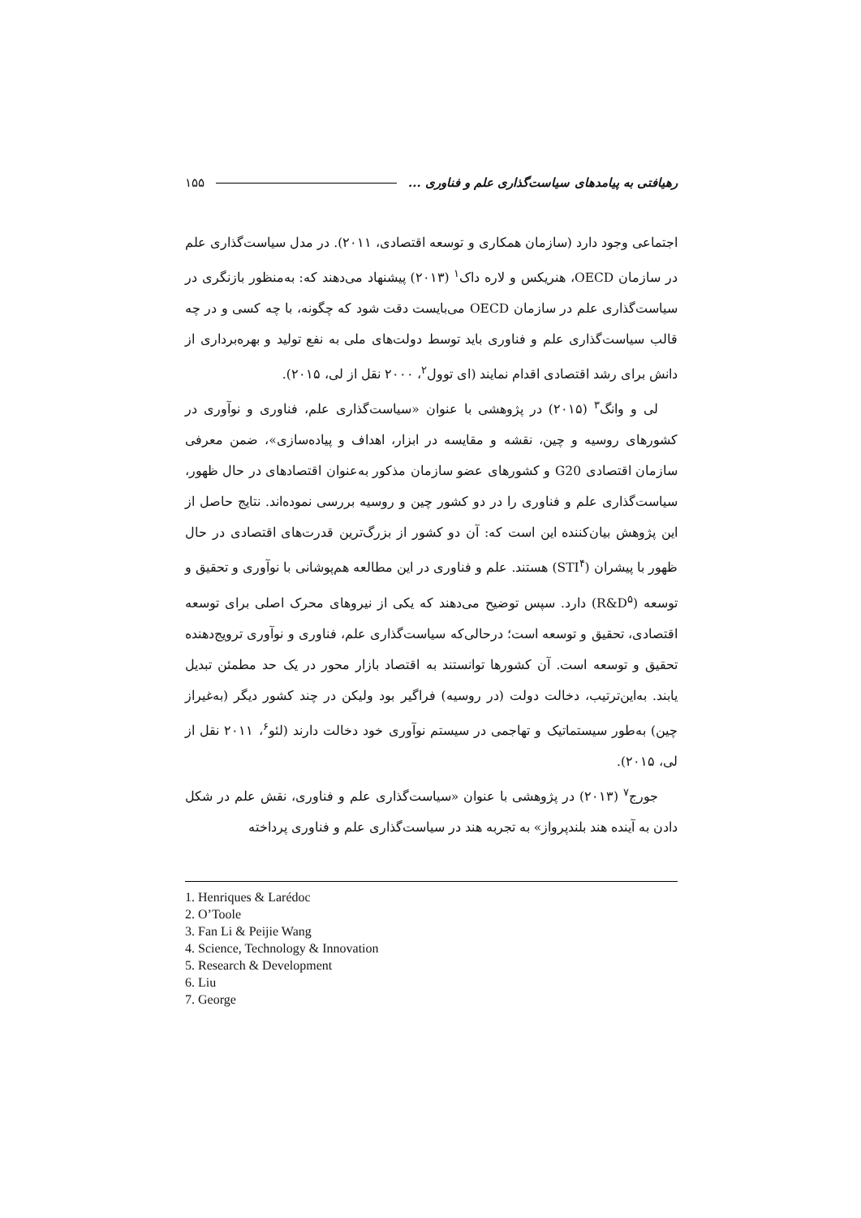رهیافتی به پیامدهای سیاست‌گذاری علم و فناوری ... ۱۵۵
اجتماعی وجود دارد (سازمان همکاری و توسعه اقتصادی، ۲۰۱۱). در مدل سیاست‌گذاری علم در سازمان OECD، هنریکس و لاره داک<sup>۱</sup> (۲۰۱۳) پیشنهاد می‌دهند که: به‌منظور بازنگری در سیاست‌گذاری علم در سازمان OECD می‌بایست دقت شود که چگونه، با چه کسی و در چه قالب سیاست‌گذاری علم و فناوری باید توسط دولت‌های ملی به نفع تولید و بهره‌برداری از دانش برای رشد اقتصادی اقدام نمایند (ای توول<sup>۲</sup>، ۲۰۰۰ نقل از لی، ۲۰۱۵).
لی و وانگ<sup>۳</sup> (۲۰۱۵) در پژوهشی با عنوان «سیاست‌گذاری علم، فناوری و نوآوری در کشورهای روسیه و چین، نقشه و مقایسه در ابزار، اهداف و پیاده‌سازی»، ضمن معرفی سازمان اقتصادی G20 و کشورهای عضو سازمان مذکور به‌عنوان اقتصادهای در حال ظهور، سیاست‌گذاری علم و فناوری را در دو کشور چین و روسیه بررسی نموده‌اند. نتایج حاصل از این پژوهش بیان‌کننده این است که: آن دو کشور از بزرگ‌ترین قدرت‌های اقتصادی در حال ظهور با پیشران (STI<sup>۴</sup>) هستند. علم و فناوری در این مطالعه هم‌پوشانی با نوآوری و تحقیق و توسعه (R&D<sup>۵</sup>) دارد. سپس توضیح می‌دهند که یکی از نیروهای محرک اصلی برای توسعه اقتصادی، تحقیق و توسعه است؛ درحالی‌که سیاست‌گذاری علم، فناوری و نوآوری ترویج‌دهنده تحقیق و توسعه است. آن کشورها توانستند به اقتصاد بازار محور در یک حد مطمئن تبدیل یابند. به‌این‌ترتیب، دخالت دولت (در روسیه) فراگیر بود ولیکن در چند کشور دیگر (به‌غیراز چین) به‌طور سیستماتیک و تهاجمی در سیستم نوآوری خود دخالت دارند (لئو<sup>۶</sup>، ۲۰۱۱ نقل از لی، ۲۰۱۵).
جورج<sup>۷</sup> (۲۰۱۳) در پژوهشی با عنوان «سیاست‌گذاری علم و فناوری، نقش علم در شکل دادن به آینده هند بلندپرواز» به تجربه هند در سیاست‌گذاری علم و فناوری پرداخته
1. Henriques & Larédoc
2. O’Toole
3. Fan Li & Peijie Wang
4. Science, Technology & Innovation
5. Research & Development
6. Liu
7. George